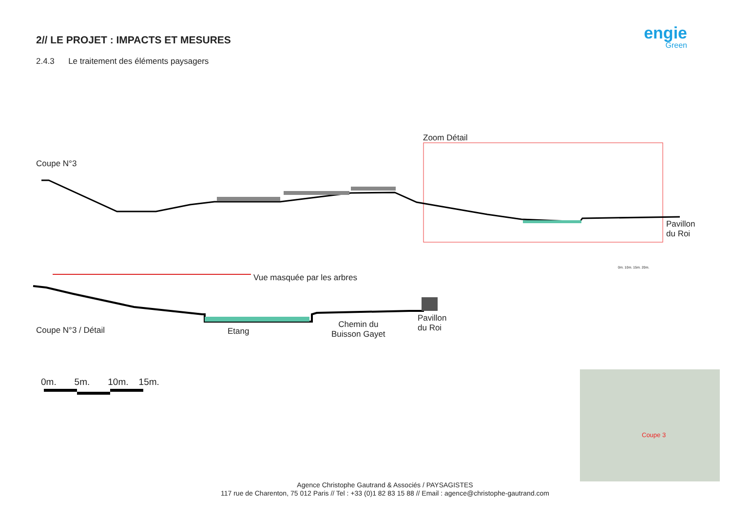2// LE PROJET : IMPACTS ET MESURES
2.4.3 Le traitement des éléments paysagers
engie
Green
Coupe N°3
Zoom Détail
Pavillon
du Roi
0m. 10m. 15m. 20m.
Vue masquée par les arbres
Coupe N°3 / Détail Etang
Chemin du
Buisson Gayet
Pavillon
du Roi
0m. 5m. 10m. 15m.
Coupe 3
Agence Christophe Gautrand & Associés / PAYSAGISTES
117 rue de Charenton, 75 012 Paris // Tel : +33 (0)1 82 83 15 88 // Email : agence@christophe-gautrand.com